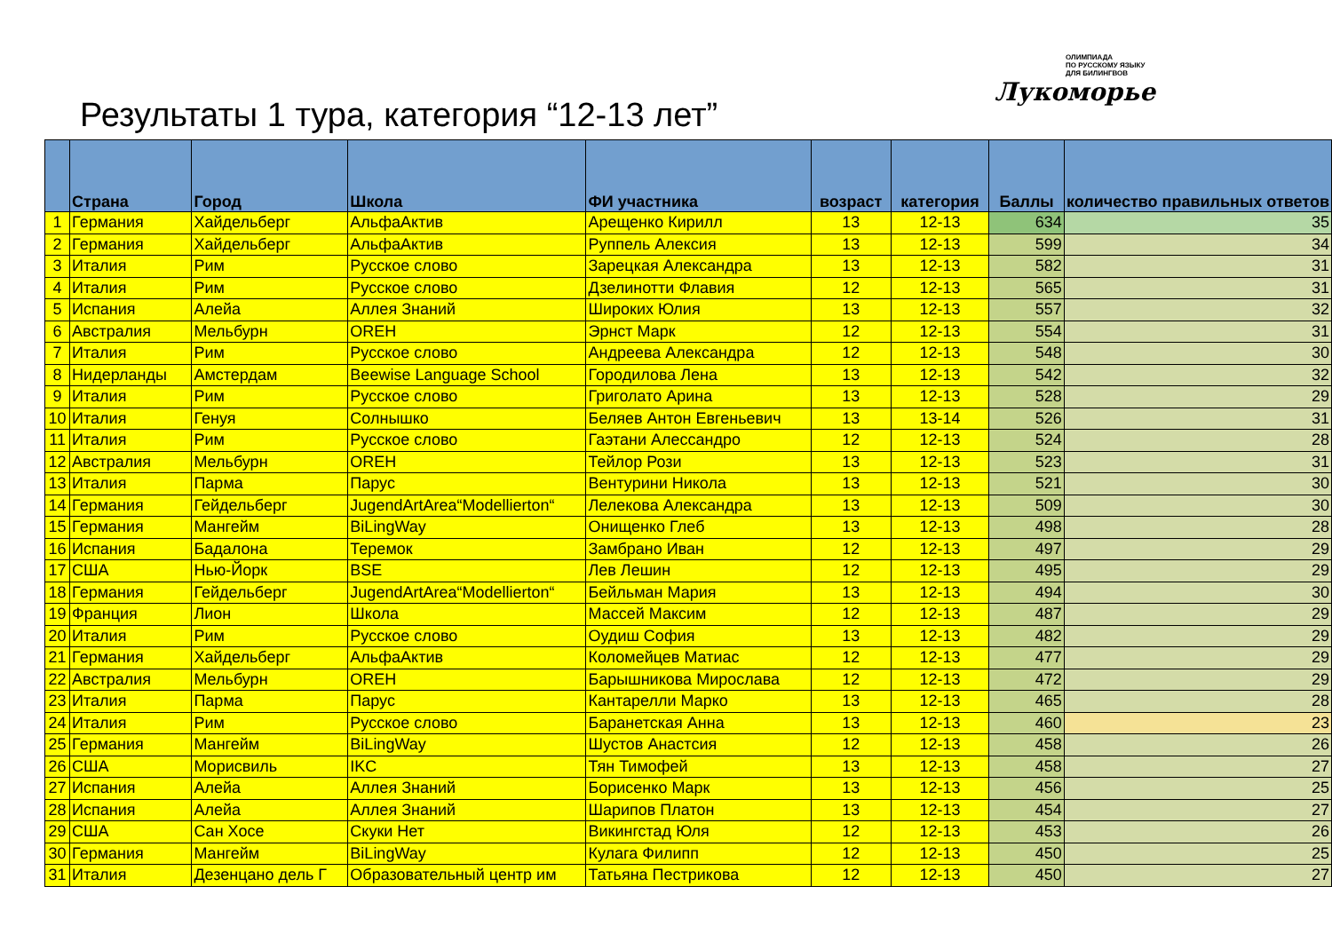Результаты 1 тура, категория “12-13 лет”
ОЛИМПИАДА
ПО РУССКОМУ ЯЗЫКУ
ДЛЯ БИЛИНГВОВ
Лукоморье
| | Страна | Город | Школа | ФИ участника | возраст | категория | Баллы | количество правильных ответов |
| --- | --- | --- | --- | --- | --- | --- | --- | --- |
| 1 | Германия | Хайдельберг | АльфаАктив | Арещенко Кирилл | 13 | 12-13 | 634 | 35 |
| 2 | Германия | Хайдельберг | АльфаАктив | Руппель Алексия | 13 | 12-13 | 599 | 34 |
| 3 | Италия | Рим | Русское слово | Зарецкая Александра | 13 | 12-13 | 582 | 31 |
| 4 | Италия | Рим | Русское слово | Дзелинотти Флавия | 12 | 12-13 | 565 | 31 |
| 5 | Испания | Алейа | Аллея Знаний | Широких Юлия | 13 | 12-13 | 557 | 32 |
| 6 | Австралия | Мельбурн | OREH | Эрнст Марк | 12 | 12-13 | 554 | 31 |
| 7 | Италия | Рим | Русское слово | Андреева Александра | 12 | 12-13 | 548 | 30 |
| 8 | Нидерланды | Амстердам | Beewise Language School | Городилова Лена | 13 | 12-13 | 542 | 32 |
| 9 | Италия | Рим | Русское слово | Григолато Арина | 13 | 12-13 | 528 | 29 |
| 10 | Италия | Генуя | Солнышко | Беляев Антон Евгеньевич | 13 | 13-14 | 526 | 31 |
| 11 | Италия | Рим | Русское слово | Гаэтани Алессандро | 12 | 12-13 | 524 | 28 |
| 12 | Австралия | Мельбурн | OREH | Тейлор Рози | 13 | 12-13 | 523 | 31 |
| 13 | Италия | Парма | Парус | Вентурини Никола | 13 | 12-13 | 521 | 30 |
| 14 | Германия | Гейдельберг | JugendArtArea“Modellierton“ | Лелекова Александра | 13 | 12-13 | 509 | 30 |
| 15 | Германия | Мангейм | BiLingWay | Онищенко Глеб | 13 | 12-13 | 498 | 28 |
| 16 | Испания | Бадалона | Теремок | Замбрано Иван | 12 | 12-13 | 497 | 29 |
| 17 | США | Нью-Йорк | BSE | Лев Лешин | 12 | 12-13 | 495 | 29 |
| 18 | Германия | Гейдельберг | JugendArtArea“Modellierton“ | Бейльман Мария | 13 | 12-13 | 494 | 30 |
| 19 | Франция | Лион | Школа | Массей Максим | 12 | 12-13 | 487 | 29 |
| 20 | Италия | Рим | Русское слово | Оудиш София | 13 | 12-13 | 482 | 29 |
| 21 | Германия | Хайдельберг | АльфаАктив | Коломейцев Матиас | 12 | 12-13 | 477 | 29 |
| 22 | Австралия | Мельбурн | OREH | Барышникова Мирослава | 12 | 12-13 | 472 | 29 |
| 23 | Италия | Парма | Парус | Кантарелли Марко | 13 | 12-13 | 465 | 28 |
| 24 | Италия | Рим | Русское слово | Баранетская Анна | 13 | 12-13 | 460 | 23 |
| 25 | Германия | Мангейм | BiLingWay | Шустов Анастсия | 12 | 12-13 | 458 | 26 |
| 26 | США | Морисвиль | IKC | Тян Тимофей | 13 | 12-13 | 458 | 27 |
| 27 | Испания | Алейа | Аллея Знаний | Борисенко Марк | 13 | 12-13 | 456 | 25 |
| 28 | Испания | Алейа | Аллея Знаний | Шарипов Платон | 13 | 12-13 | 454 | 27 |
| 29 | США | Сан Хосе | Скуки Нет | Викингстад Юля | 12 | 12-13 | 453 | 26 |
| 30 | Германия | Мангейм | BiLingWay | Кулага Филипп | 12 | 12-13 | 450 | 25 |
| 31 | Италия | Дезенцано дель Г | Образовательный центр им | Татьяна Пестрикова | 12 | 12-13 | 450 | 27 |